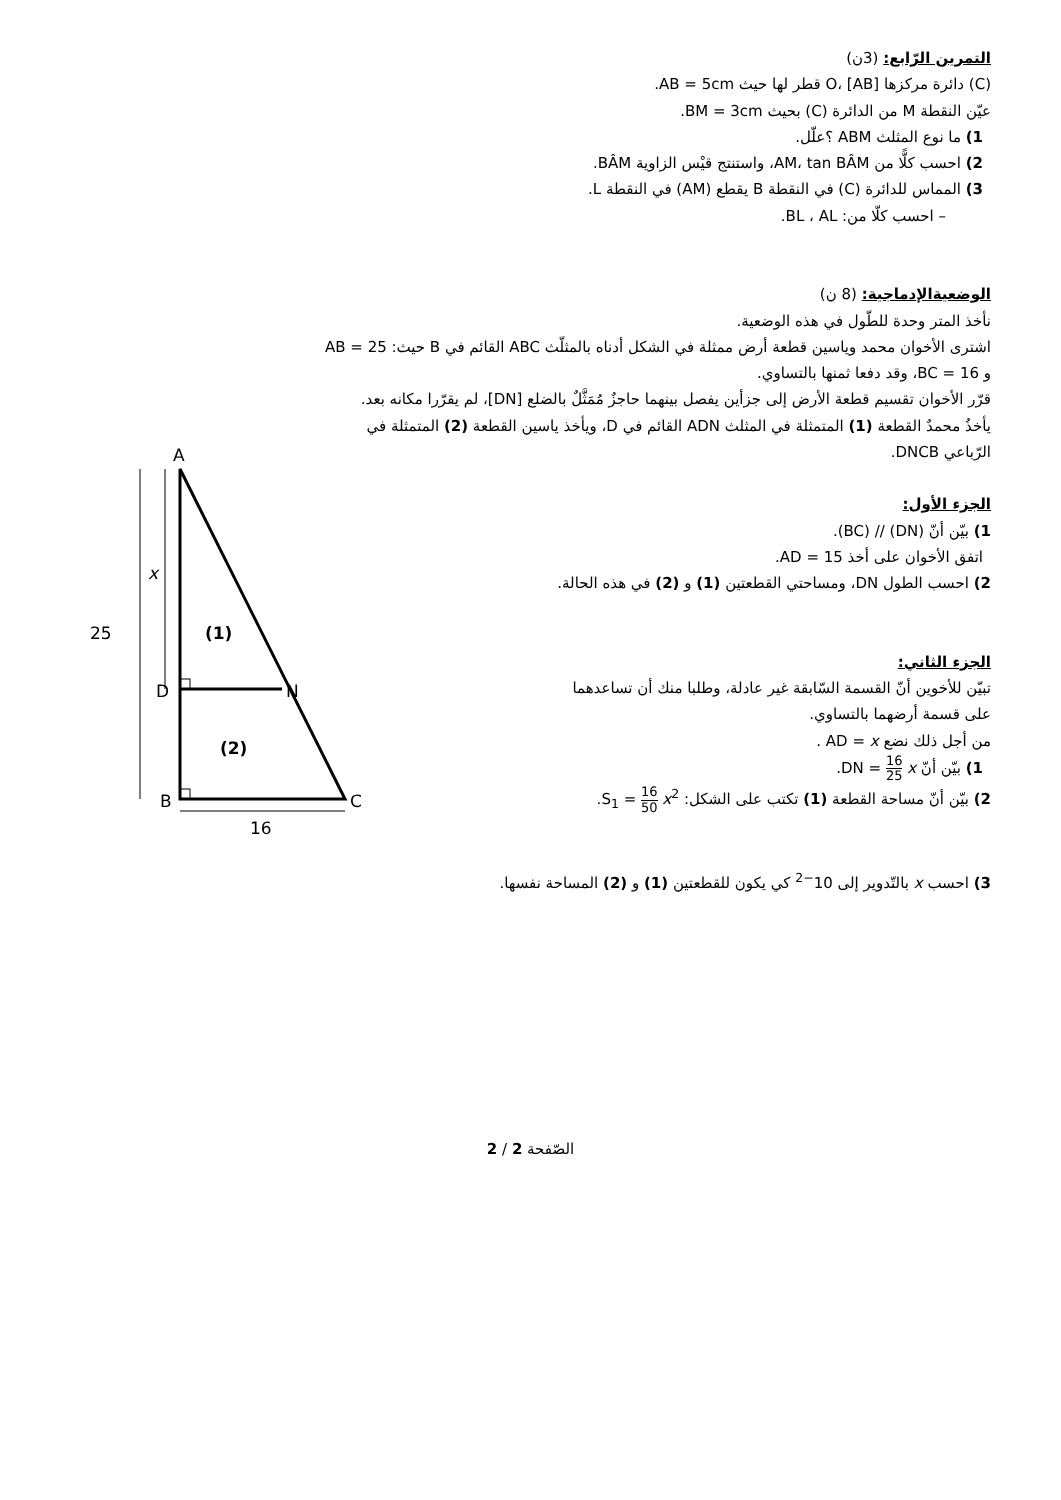التمرين الرّابع: (3ن)
(C) دائرة مركزها O، [AB] قطر لها حيث AB = 5cm.
عيّن النقطة M من الدائرة (C) بحيث BM = 3cm.
1) ما نوع المثلث ABM ؟علّل.
2) احسب كلًّا من AM، tan BÂM، واستنتج قيْس الزاوية BÂM.
3) المماس للدائرة (C) في النقطة B يقطع (AM) في النقطة L.
– احسب كلّا من: BL ، AL.
الوضعيةالإدماجية: (8 ن)
نأخذ المتر وحدة للطّول في هذه الوضعية.
اشترى الأخوان محمد وياسين قطعة أرض ممثلة في الشكل أدناه بالمثلّث ABC القائم في B حيث: AB = 25
و BC = 16، وقد دفعا ثمنها بالتساوي.
قرّر الأخوان تقسيم قطعة الأرض إلى جزأين يفصل بينهما حاجزٌ مُمَثَّلٌ بالضلع [DN]، لم يقرّرا مكانه بعد.
يأخذُ محمدٌ القطعة (1) المتمثلة في المثلث ADN القائم في D، ويأخذ ياسين القطعة (2) المتمثلة في
الرّباعي DNCB.
الجزء الأول:
1) بيّن أنّ (DN) // (BC).
اتفق الأخوان على أخذ AD = 15.
2) احسب الطول DN، ومساحتي القطعتين (1) و (2) في هذه الحالة.
الجزء الثاني:
تبيّن للأخوين أنّ القسمة السّابقة غير عادلة، وطلبا منك أن تساعدهما
على قسمة أرضهما بالتساوي.
من أجل ذلك نضع AD = x .
1) بيّن أنّ DN = 16 25 x.
2) بيّن أنّ مساحة القطعة (1) تكتب على الشكل: S<sub>1</sub> = 16 50 x<sup>2</sup>.
A
D
N
B
C
25
x
(1)
(2)
16
3) احسب x بالتّدوير إلى 10<sup>−2</sup> كي يكون للقطعتين (1) و (2) المساحة نفسها.
الصّفحة 2 / 2